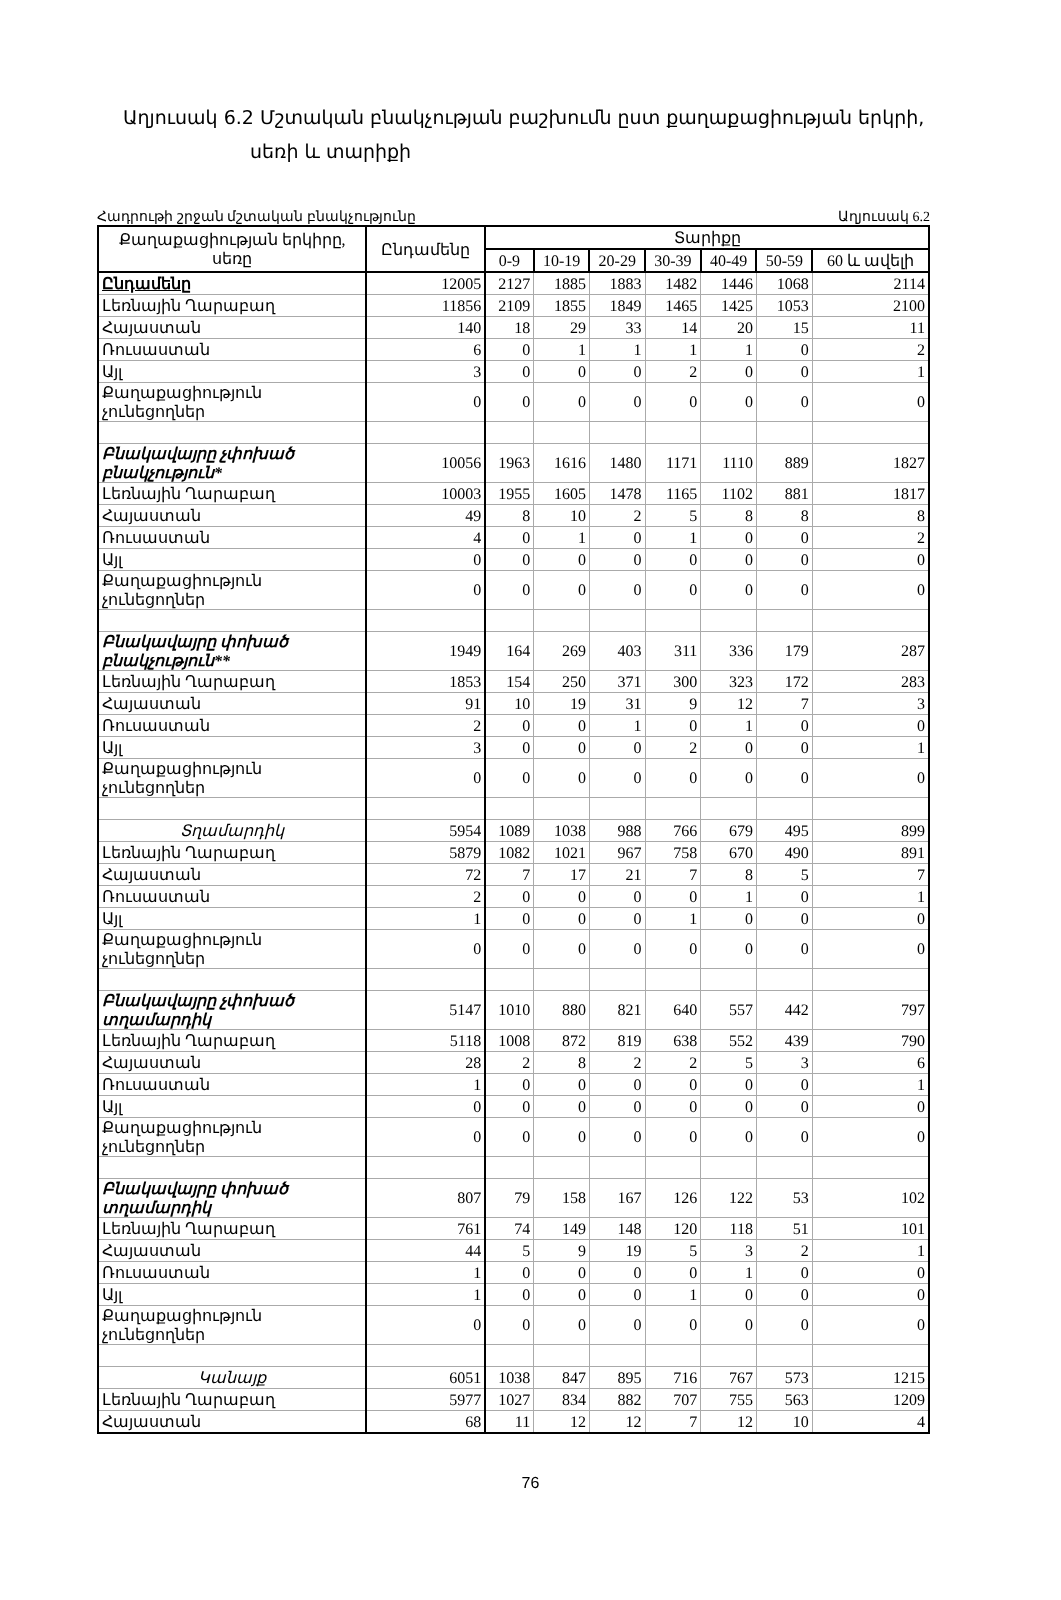Աղյուսակ 6.2 Մշտական բնակչության բաշխումն ըստ քաղաքացիության երկրի,
սեռի և տարիքի
Հադրութի շրջան մշտական բնակչությունը Աղյուսակ 6.2
| Քաղաքացիության երկիրը, սեռը | Ընդամենը | Տարիքը | | | | | | |
| --- | --- | --- | --- | --- | --- | --- | --- | --- |
| | | 0-9 | 10-19 | 20-29 | 30-39 | 40-49 | 50-59 | 60 և ավելի |
| Ընդամենը | 12005 | 2127 | 1885 | 1883 | 1482 | 1446 | 1068 | 2114 |
| Լեռնային Ղարաբաղ | 11856 | 2109 | 1855 | 1849 | 1465 | 1425 | 1053 | 2100 |
| Հայաստան | 140 | 18 | 29 | 33 | 14 | 20 | 15 | 11 |
| Ռուսաստան | 6 | 0 | 1 | 1 | 1 | 1 | 0 | 2 |
| Այլ | 3 | 0 | 0 | 0 | 2 | 0 | 0 | 1 |
| Քաղաքացիություն չունեցողներ | 0 | 0 | 0 | 0 | 0 | 0 | 0 | 0 |
| Բնակավայրը չփոխած բնակչություն* | 10056 | 1963 | 1616 | 1480 | 1171 | 1110 | 889 | 1827 |
| Լեռնային Ղարաբաղ | 10003 | 1955 | 1605 | 1478 | 1165 | 1102 | 881 | 1817 |
| Հայաստան | 49 | 8 | 10 | 2 | 5 | 8 | 8 | 8 |
| Ռուսաստան | 4 | 0 | 1 | 0 | 1 | 0 | 0 | 2 |
| Այլ | 0 | 0 | 0 | 0 | 0 | 0 | 0 | 0 |
| Քաղաքացիություն չունեցողներ | 0 | 0 | 0 | 0 | 0 | 0 | 0 | 0 |
| Բնակավայրը փոխած բնակչություն** | 1949 | 164 | 269 | 403 | 311 | 336 | 179 | 287 |
| Լեռնային Ղարաբաղ | 1853 | 154 | 250 | 371 | 300 | 323 | 172 | 283 |
| Հայաստան | 91 | 10 | 19 | 31 | 9 | 12 | 7 | 3 |
| Ռուսաստան | 2 | 0 | 0 | 1 | 0 | 1 | 0 | 0 |
| Այլ | 3 | 0 | 0 | 0 | 2 | 0 | 0 | 1 |
| Քաղաքացիություն չունեցողներ | 0 | 0 | 0 | 0 | 0 | 0 | 0 | 0 |
| Տղամարդիկ | 5954 | 1089 | 1038 | 988 | 766 | 679 | 495 | 899 |
| Լեռնային Ղարաբաղ | 5879 | 1082 | 1021 | 967 | 758 | 670 | 490 | 891 |
| Հայաստան | 72 | 7 | 17 | 21 | 7 | 8 | 5 | 7 |
| Ռուսաստան | 2 | 0 | 0 | 0 | 0 | 1 | 0 | 1 |
| Այլ | 1 | 0 | 0 | 0 | 1 | 0 | 0 | 0 |
| Քաղաքացիություն չունեցողներ | 0 | 0 | 0 | 0 | 0 | 0 | 0 | 0 |
| Բնակավայրը չփոխած տղամարդիկ | 5147 | 1010 | 880 | 821 | 640 | 557 | 442 | 797 |
| Լեռնային Ղարաբաղ | 5118 | 1008 | 872 | 819 | 638 | 552 | 439 | 790 |
| Հայաստան | 28 | 2 | 8 | 2 | 2 | 5 | 3 | 6 |
| Ռուսաստան | 1 | 0 | 0 | 0 | 0 | 0 | 0 | 1 |
| Այլ | 0 | 0 | 0 | 0 | 0 | 0 | 0 | 0 |
| Քաղաքացիություն չունեցողներ | 0 | 0 | 0 | 0 | 0 | 0 | 0 | 0 |
| Բնակավայրը փոխած տղամարդիկ | 807 | 79 | 158 | 167 | 126 | 122 | 53 | 102 |
| Լեռնային Ղարաբաղ | 761 | 74 | 149 | 148 | 120 | 118 | 51 | 101 |
| Հայաստան | 44 | 5 | 9 | 19 | 5 | 3 | 2 | 1 |
| Ռուսաստան | 1 | 0 | 0 | 0 | 0 | 1 | 0 | 0 |
| Այլ | 1 | 0 | 0 | 0 | 1 | 0 | 0 | 0 |
| Քաղաքացիություն չունեցողներ | 0 | 0 | 0 | 0 | 0 | 0 | 0 | 0 |
| Կանայք | 6051 | 1038 | 847 | 895 | 716 | 767 | 573 | 1215 |
| Լեռնային Ղարաբաղ | 5977 | 1027 | 834 | 882 | 707 | 755 | 563 | 1209 |
| Հայաստան | 68 | 11 | 12 | 12 | 7 | 12 | 10 | 4 |
76